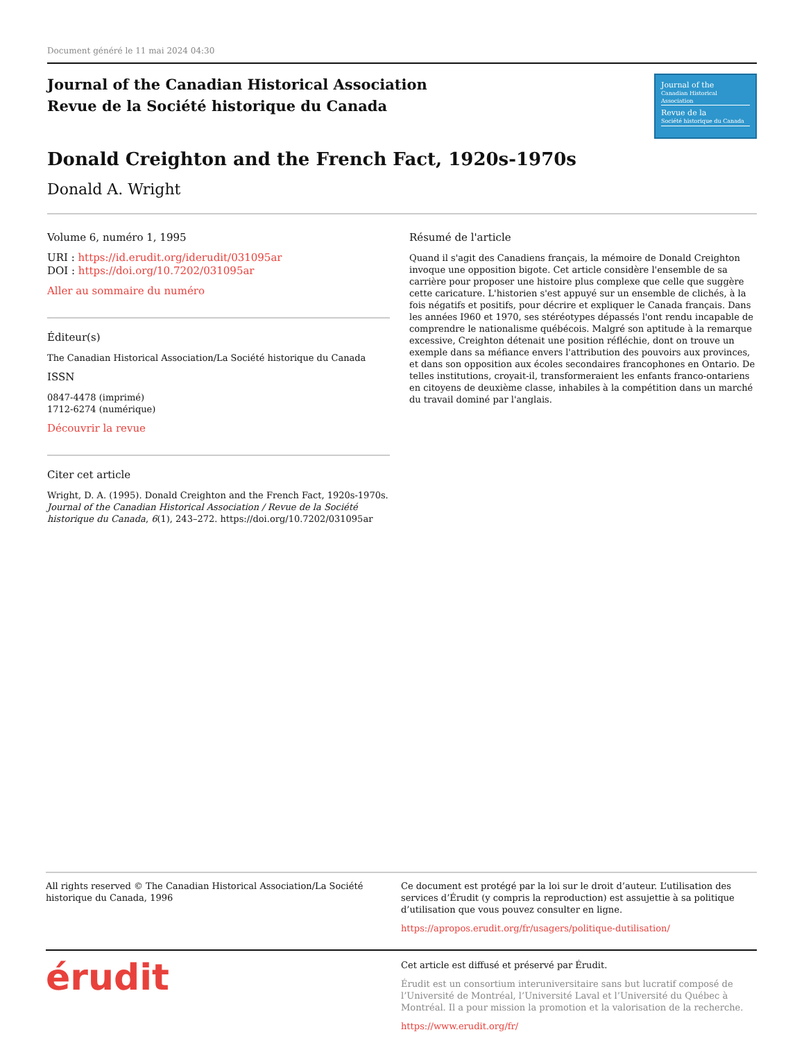Document généré le 11 mai 2024 04:30
Journal of the Canadian Historical Association
Revue de la Société historique du Canada
Journal of the
Canadian Historical Association
Revue de la
Société historique du Canada
Donald Creighton and the French Fact, 1920s-1970s
Donald A. Wright
Volume 6, numéro 1, 1995
URI : https://id.erudit.org/iderudit/031095ar
DOI : https://doi.org/10.7202/031095ar
Aller au sommaire du numéro
Éditeur(s)
The Canadian Historical Association/La Société historique du Canada
ISSN
0847-4478 (imprimé)
1712-6274 (numérique)
Découvrir la revue
Citer cet article
Wright, D. A. (1995). Donald Creighton and the French Fact, 1920s-1970s. Journal of the Canadian Historical Association / Revue de la Société historique du Canada, 6(1), 243–272. https://doi.org/10.7202/031095ar
Résumé de l'article
Quand il s'agit des Canadiens français, la mémoire de Donald Creighton invoque une opposition bigote. Cet article considère l'ensemble de sa carrière pour proposer une histoire plus complexe que celle que suggère cette caricature. L'historien s'est appuyé sur un ensemble de clichés, à la fois négatifs et positifs, pour décrire et expliquer le Canada français. Dans les années I960 et 1970, ses stéréotypes dépassés l'ont rendu incapable de comprendre le nationalisme québécois. Malgré son aptitude à la remarque excessive, Creighton détenait une position réfléchie, dont on trouve un exemple dans sa méfiance envers l'attribution des pouvoirs aux provinces, et dans son opposition aux écoles secondaires francophones en Ontario. De telles institutions, croyait-il, transformeraient les enfants franco-ontariens en citoyens de deuxième classe, inhabiles à la compétition dans un marché du travail dominé par l'anglais.
All rights reserved © The Canadian Historical Association/La Société historique du Canada, 1996
Ce document est protégé par la loi sur le droit d’auteur. L’utilisation des services d’Érudit (y compris la reproduction) est assujettie à sa politique d’utilisation que vous pouvez consulter en ligne.
https://apropos.erudit.org/fr/usagers/politique-dutilisation/
érudit
Cet article est diffusé et préservé par Érudit.
Érudit est un consortium interuniversitaire sans but lucratif composé de l’Université de Montréal, l’Université Laval et l’Université du Québec à Montréal. Il a pour mission la promotion et la valorisation de la recherche.
https://www.erudit.org/fr/